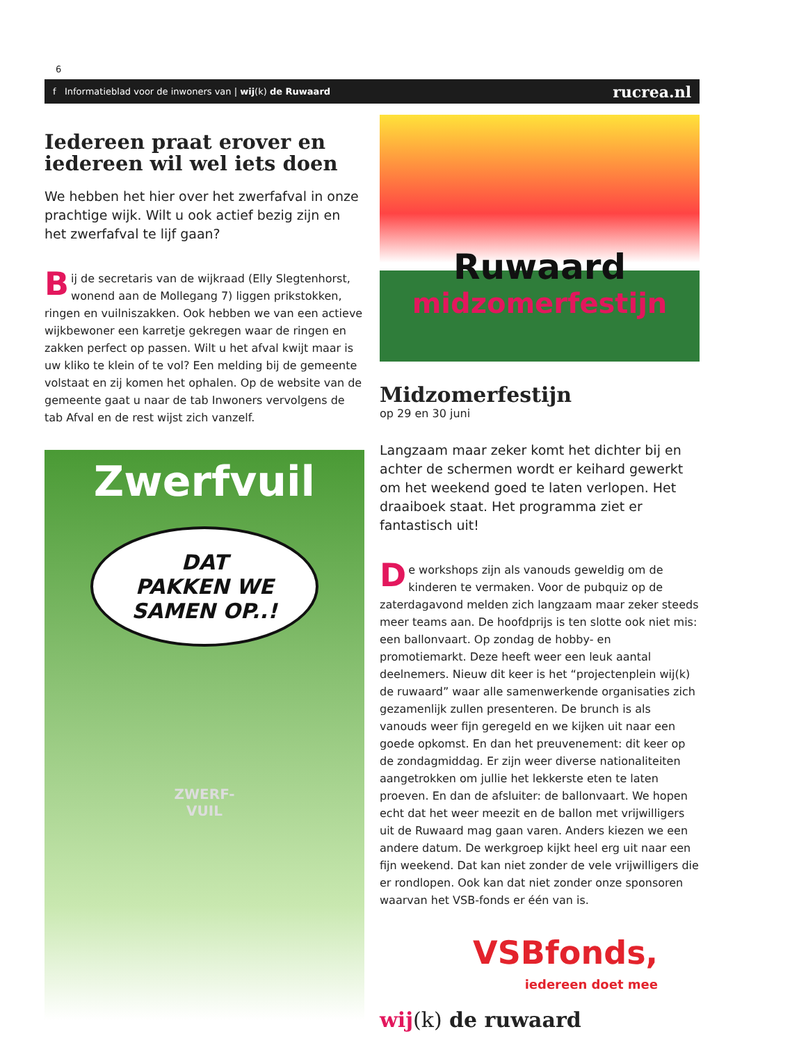6
f Informatieblad voor de inwoners van | wij(k) de Ruwaard rucrea.nl
Iedereen praat erover en iedereen wil wel iets doen
We hebben het hier over het zwerfafval in onze prachtige wijk. Wilt u ook actief bezig zijn en het zwerfafval te lijf gaan?
Bij de secretaris van de wijkraad (Elly Slegtenhorst, wonend aan de Mollegang 7) liggen prikstokken, ringen en vuilniszakken. Ook hebben we van een actieve wijkbewoner een karretje gekregen waar de ringen en zakken perfect op passen. Wilt u het afval kwijt maar is uw kliko te klein of te vol? Een melding bij de gemeente volstaat en zij komen het ophalen. Op de website van de gemeente gaat u naar de tab Inwoners vervolgens de tab Afval en de rest wijst zich vanzelf.
Zwerfvuil
DAT
PAKKEN WE
SAMEN OP..!
ZWERF-
VUIL
Ruwaard
midzomerfestijn
Midzomerfestijn
op 29 en 30 juni
Langzaam maar zeker komt het dichter bij en achter de schermen wordt er keihard gewerkt om het weekend goed te laten verlopen. Het draaiboek staat. Het programma ziet er fantastisch uit!
De workshops zijn als vanouds geweldig om de kinderen te vermaken. Voor de pubquiz op de zaterdagavond melden zich langzaam maar zeker steeds meer teams aan. De hoofdprijs is ten slotte ook niet mis: een ballonvaart. Op zondag de hobby- en promotiemarkt. Deze heeft weer een leuk aantal deelnemers. Nieuw dit keer is het “projectenplein wij(k) de ruwaard” waar alle samenwerkende organisaties zich gezamenlijk zullen presenteren. De brunch is als vanouds weer fijn geregeld en we kijken uit naar een goede opkomst. En dan het preuvenement: dit keer op de zondagmiddag. Er zijn weer diverse nationaliteiten aangetrokken om jullie het lekkerste eten te laten proeven. En dan de afsluiter: de ballonvaart. We hopen echt dat het weer meezit en de ballon met vrijwilligers uit de Ruwaard mag gaan varen. Anders kiezen we een andere datum. De werkgroep kijkt heel erg uit naar een fijn weekend. Dat kan niet zonder de vele vrijwilligers die er rondlopen. Ook kan dat niet zonder onze sponsoren waarvan het VSB-fonds er één van is.
VSBfonds,
iedereen doet mee
wij(k) de ruwaard